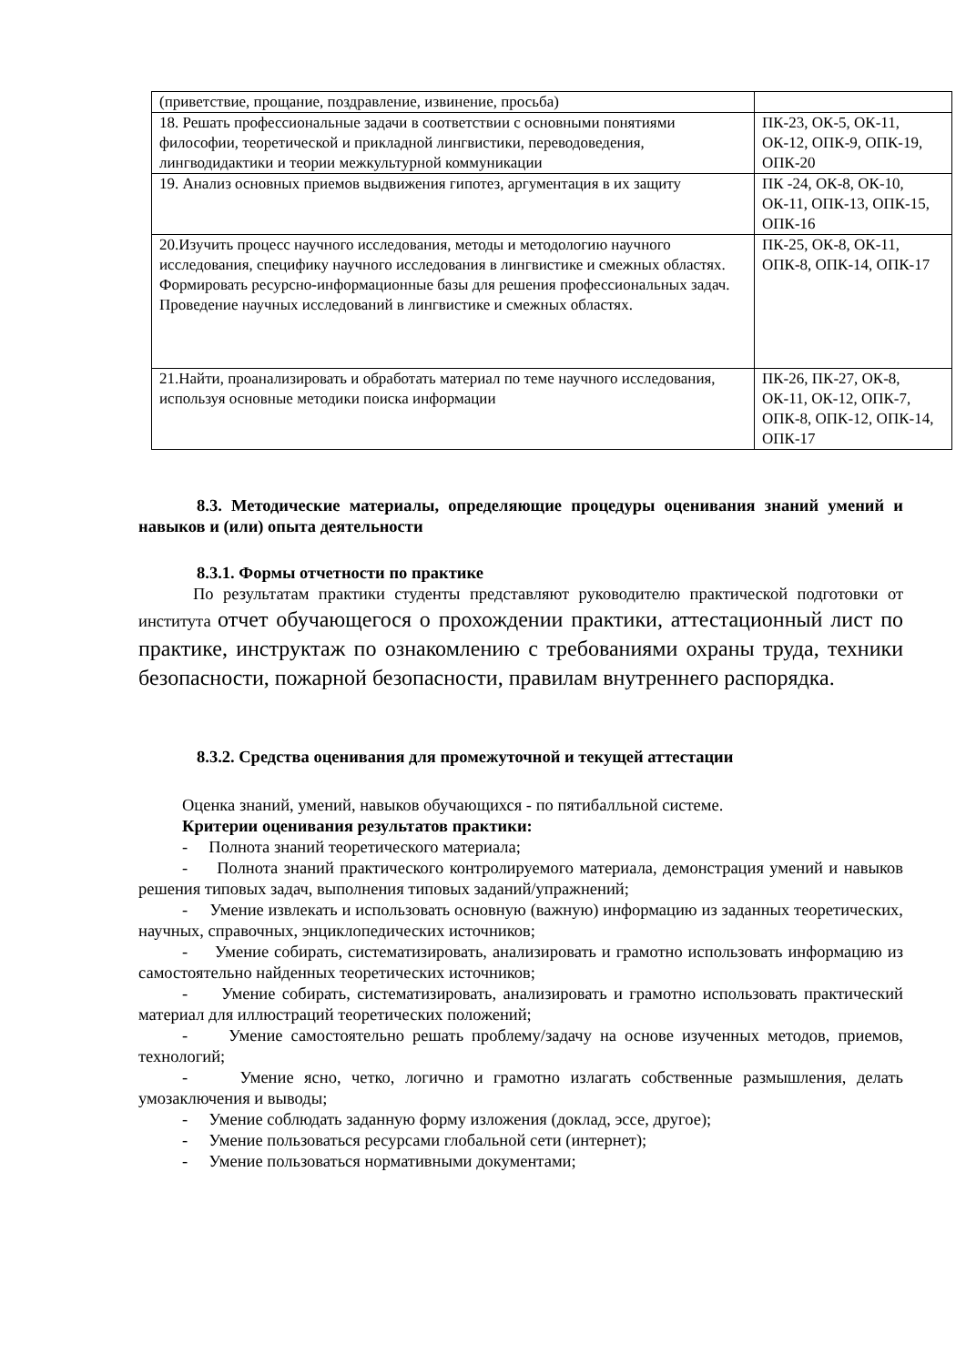| (приветствие, прощание, поздравление, извинение, просьба) | |
| 18. Решать профессиональные задачи в соответствии с основными понятиями философии, теоретической и прикладной лингвистики, переводоведения, лингводидактики и теории межкультурной коммуникации | ПК-23, ОК-5, ОК-11, ОК-12, ОПК-9, ОПК-19, ОПК-20 |
| 19. Анализ основных приемов выдвижения гипотез, аргументация в их защиту | ПК -24, ОК-8, ОК-10, ОК-11, ОПК-13, ОПК-15, ОПК-16 |
| 20.Изучить процесс научного исследования, методы и методологию научного исследования, специфику научного исследования в лингвистике и смежных областях. Формировать ресурсно-информационные базы для решения профессиональных задач. Проведение научных исследований в лингвистике и смежных областях. | ПК-25, ОК-8, ОК-11, ОПК-8, ОПК-14, ОПК-17 |
| 21.Найти, проанализировать и обработать материал по теме научного исследования, используя основные методики поиска информации | ПК-26, ПК-27, ОК-8, ОК-11, ОК-12, ОПК-7, ОПК-8, ОПК-12, ОПК-14, ОПК-17 |
8.3. Методические материалы, определяющие процедуры оценивания знаний умений и навыков и (или) опыта деятельности
8.3.1. Формы отчетности по практике
По результатам практики студенты представляют руководителю практической подготовки от института отчет обучающегося о прохождении практики, аттестационный лист по практике, инструктаж по ознакомлению с требованиями охраны труда, техники безопасности, пожарной безопасности, правилам внутреннего распорядка.
8.3.2. Средства оценивания для промежуточной и текущей аттестации
Оценка знаний, умений, навыков обучающихся - по пятибалльной системе.
Критерии оценивания результатов практики:
- Полнота знаний теоретического материала;
- Полнота знаний практического контролируемого материала, демонстрация умений и навыков решения типовых задач, выполнения типовых заданий/упражнений;
- Умение извлекать и использовать основную (важную) информацию из заданных теоретических, научных, справочных, энциклопедических источников;
- Умение собирать, систематизировать, анализировать и грамотно использовать информацию из самостоятельно найденных теоретических источников;
- Умение собирать, систематизировать, анализировать и грамотно использовать практический материал для иллюстраций теоретических положений;
- Умение самостоятельно решать проблему/задачу на основе изученных методов, приемов, технологий;
- Умение ясно, четко, логично и грамотно излагать собственные размышления, делать умозаключения и выводы;
- Умение соблюдать заданную форму изложения (доклад, эссе, другое);
- Умение пользоваться ресурсами глобальной сети (интернет);
- Умение пользоваться нормативными документами;